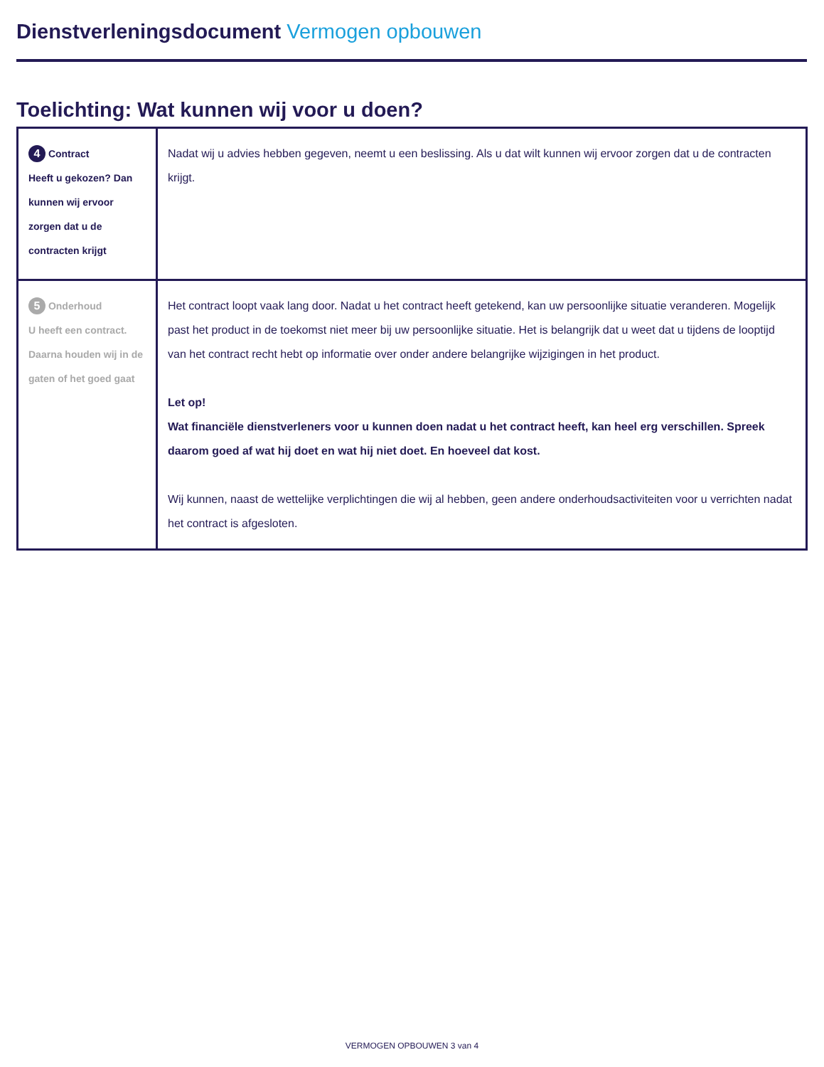Dienstverleningsdocument Vermogen opbouwen
Toelichting: Wat kunnen wij voor u doen?
| 4 Contract Heeft u gekozen? Dan kunnen wij ervoor zorgen dat u de contracten krijgt | Nadat wij u advies hebben gegeven, neemt u een beslissing. Als u dat wilt kunnen wij ervoor zorgen dat u de contracten krijgt. |
| 5 Onderhoud U heeft een contract. Daarna houden wij in de gaten of het goed gaat | Het contract loopt vaak lang door. Nadat u het contract heeft getekend, kan uw persoonlijke situatie veranderen. Mogelijk past het product in de toekomst niet meer bij uw persoonlijke situatie. Het is belangrijk dat u weet dat u tijdens de looptijd van het contract recht hebt op informatie over onder andere belangrijke wijzigingen in het product. Let op! Wat financiële dienstverleners voor u kunnen doen nadat u het contract heeft, kan heel erg verschillen. Spreek daarom goed af wat hij doet en wat hij niet doet. En hoeveel dat kost. Wij kunnen, naast de wettelijke verplichtingen die wij al hebben, geen andere onderhoudsactiviteiten voor u verrichten nadat het contract is afgesloten. |
VERMOGEN OPBOUWEN 3 van 4